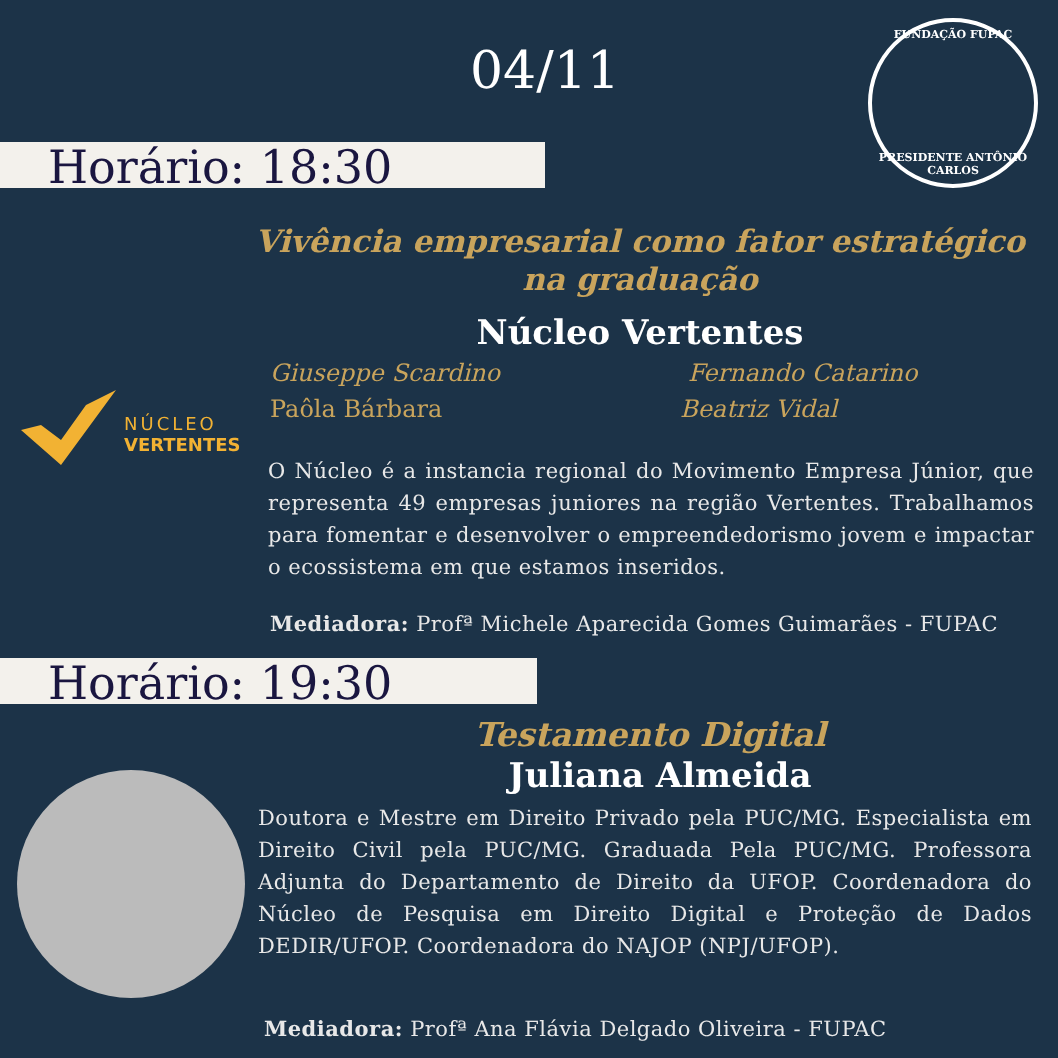04/11
FUNDAÇÃO FUPAC
PRESIDENTE ANTÔNIO CARLOS
Horário: 18:30
Vivência empresarial como fator estratégico na graduação
Núcleo Vertentes
Giuseppe Scardino Fernando Catarino
Paôla Bárbara Beatriz Vidal
NÚCLEO
VERTENTES
O Núcleo é a instancia regional do Movimento Empresa Júnior, que representa 49 empresas juniores na região Vertentes. Trabalhamos para fomentar e desenvolver o empreendedorismo jovem e impactar o ecossistema em que estamos inseridos.
Mediadora: Profª Michele Aparecida Gomes Guimarães - FUPAC
Horário: 19:30
Testamento Digital
Juliana Almeida
Doutora e Mestre em Direito Privado pela PUC/MG. Especialista em Direito Civil pela PUC/MG. Graduada Pela PUC/MG. Professora Adjunta do Departamento de Direito da UFOP. Coordenadora do Núcleo de Pesquisa em Direito Digital e Proteção de Dados DEDIR/UFOP. Coordenadora do NAJOP (NPJ/UFOP).
Mediadora: Profª Ana Flávia Delgado Oliveira - FUPAC